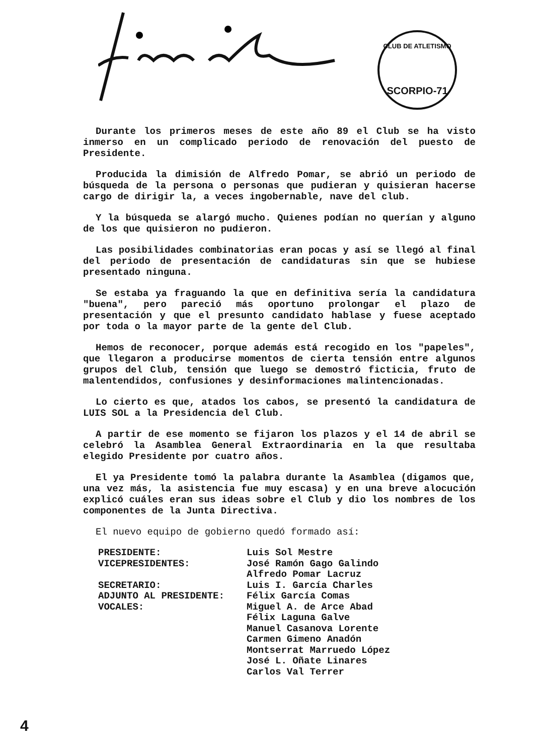CLUB DE ATLETISMO
SCORPIO-71
Durante los primeros meses de este año 89 el Club se ha visto inmerso en un complicado periodo de renovación del puesto de Presidente.
Producida la dimisión de Alfredo Pomar, se abrió un periodo de búsqueda de la persona o personas que pudieran y quisieran hacerse cargo de dirigir la, a veces ingobernable, nave del club.
Y la búsqueda se alargó mucho. Quienes podían no querían y alguno de los que quisieron no pudieron.
Las posibilidades combinatorias eran pocas y así se llegó al final del periodo de presentación de candidaturas sin que se hubiese presentado ninguna.
Se estaba ya fraguando la que en definitiva sería la candidatura "buena", pero pareció más oportuno prolongar el plazo de presentación y que el presunto candidato hablase y fuese aceptado por toda o la mayor parte de la gente del Club.
Hemos de reconocer, porque además está recogido en los "papeles", que llegaron a producirse momentos de cierta tensión entre algunos grupos del Club, tensión que luego se demostró ficticia, fruto de malentendidos, confusiones y desinformaciones malintencionadas.
Lo cierto es que, atados los cabos, se presentó la candidatura de LUIS SOL a la Presidencia del Club.
A partir de ese momento se fijaron los plazos y el 14 de abril se celebró la Asamblea General Extraordinaria en la que resultaba elegido Presidente por cuatro años.
El ya Presidente tomó la palabra durante la Asamblea (digamos que, una vez más, la asistencia fue muy escasa) y en una breve alocución explicó cuáles eran sus ideas sobre el Club y dio los nombres de los componentes de la Junta Directiva.
El nuevo equipo de gobierno quedó formado así:
| PRESIDENTE: | Luis Sol Mestre |
| VICEPRESIDENTES: | José Ramón Gago Galindo Alfredo Pomar Lacruz |
| SECRETARIO: | Luis I. García Charles |
| ADJUNTO AL PRESIDENTE: | Félix García Comas |
| VOCALES: | Miguel A. de Arce Abad Félix Laguna Galve Manuel Casanova Lorente Carmen Gimeno Anadón Montserrat Marruedo López José L. Oñate Linares Carlos Val Terrer |
4